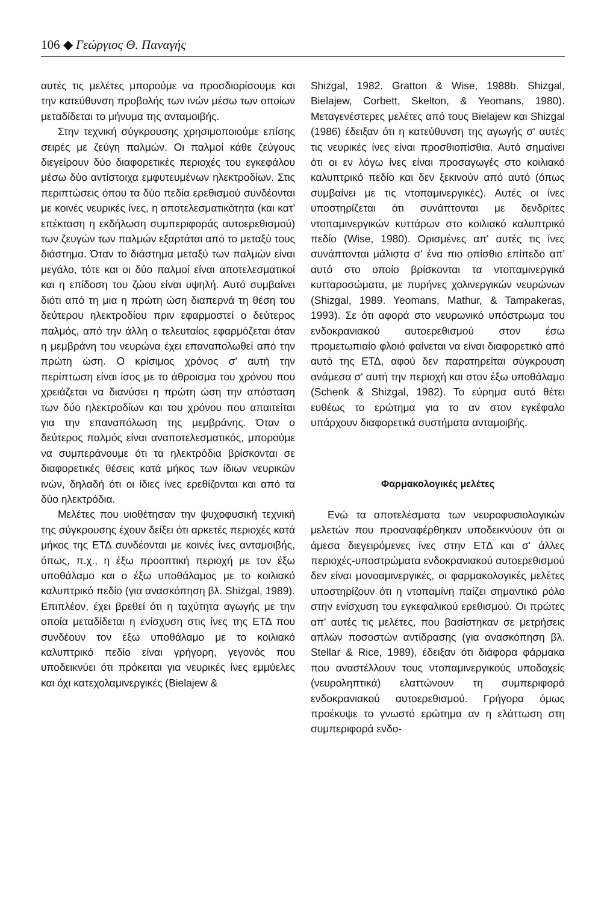106 ◆ Γεώργιος Θ. Παναγής
αυτές τις μελέτες μπορούμε να προσδιορίσουμε και την κατεύθυνση προβολής των ινών μέσω των οποίων μεταδίδεται το μήνυμα της ανταμοιβής.
Στην τεχνική σύγκρουσης χρησιμοποιούμε επίσης σειρές με ζεύγη παλμών. Οι παλμοί κάθε ζεύγους διεγείρουν δύο διαφορετικές περιοχές του εγκεφάλου μέσω δύο αντίστοιχα εμφυτευμένων ηλεκτροδίων. Στις περιπτώσεις όπου τα δύο πεδία ερεθισμού συνδέονται με κοινές νευρικές ίνες, η αποτελεσματικότητα (και κατ' επέκταση η εκδήλωση συμπεριφοράς αυτοερεθισμού) των ζευγών των παλμών εξαρτάται από το μεταξύ τους διάστημα. Όταν το διάστημα μεταξύ των παλμών είναι μεγάλο, τότε και οι δύο παλμοί είναι αποτελεσματικοί και η επίδοση του ζώου είναι υψηλή. Αυτό συμβαίνει διότι από τη μια η πρώτη ώση διαπερνά τη θέση του δεύτερου ηλεκτροδίου πριν εφαρμοστεί ο δεύτερος παλμός, από την άλλη ο τελευταίος εφαρμόζεται όταν η μεμβράνη του νευρώνα έχει επαναπολωθεί από την πρώτη ώση. Ο κρίσιμος χρόνος σ' αυτή την περίπτωση είναι ίσος με το άθροισμα του χρόνου που χρειάζεται να διανύσει η πρώτη ώση την απόσταση των δύο ηλεκτροδίων και του χρόνου που απαιτείται για την επαναπόλωση της μεμβράνης. Όταν ο δεύτερος παλμός είναι αναποτελεσματικός, μπορούμε να συμπεράνουμε ότι τα ηλεκτρόδια βρίσκονται σε διαφορετικές θέσεις κατά μήκος των ίδιων νευρικών ινών, δηλαδή ότι οι ίδιες ίνες ερεθίζονται και από τα δύο ηλεκτρόδια.
Μελέτες που υιοθέτησαν την ψυχοφυσική τεχνική της σύγκρουσης έχουν δείξει ότι αρκετές περιοχές κατά μήκος της ΕΤΔ συνδέονται με κοινές ίνες ανταμοιβής, όπως, π.χ., η έξω προοπτική περιοχή με τον έξω υποθάλαμο και ο έξω υποθάλαμος με το κοιλιακό καλυπτρικό πεδίο (για ανασκόπηση βλ. Shizgal, 1989). Επιπλέον, έχει βρεθεί ότι η ταχύτητα αγωγής με την οποία μεταδίδεται η ενίσχυση στις ίνες της ΕΤΔ που συνδέουν τον έξω υποθάλαμο με το κοιλιακό καλυπτρικό πεδίο είναι γρήγορη, γεγονός που υποδεικνύει ότι πρόκειται για νευρικές ίνες εμμύελες και όχι κατεχολαμινεργικές (Bielajew &
Shizgal, 1982. Gratton & Wise, 1988b. Shizgal, Bielajew, Corbett, Skelton, & Yeomans, 1980). Μεταγενέστερες μελέτες από τους Bielajew και Shizgal (1986) έδειξαν ότι η κατεύθυνση της αγωγής σ' αυτές τις νευρικές ίνες είναι προσθιοπίσθια. Αυτό σημαίνει ότι οι εν λόγω ίνες είναι προσαγωγές στο κοιλιακό καλυπτρικό πεδίο και δεν ξεκινούν από αυτό (όπως συμβαίνει με τις ντοπαμινεργικές). Αυτές οι ίνες υποστηρίζεται ότι συνάπτονται με δενδρίτες ντοπαμινεργικών κυττάρων στο κοιλιακό καλυπτρικό πεδίο (Wise, 1980). Ορισμένες απ' αυτές τις ίνες συνάπτονται μάλιστα σ' ένα πιο οπίσθιο επίπεδο απ' αυτό στο οποίο βρίσκονται τα ντοπαμινεργικά κυτταροσώματα, με πυρήνες χολινεργικών νευρώνων (Shizgal, 1989. Yeomans, Mathur, & Tampakeras, 1993). Σε ότι αφορά στο νευρωνικό υπόστρωμα του ενδοκρανιακού αυτοερεθισμού στον έσω προμετωπιαίο φλοιό φαίνεται να είναι διαφορετικό από αυτό της ΕΤΔ, αφού δεν παρατηρείται σύγκρουση ανάμεσα σ' αυτή την περιοχή και στον έξω υποθάλαμο (Schenk & Shizgal, 1982). Το εύρημα αυτό θέτει ευθέως το ερώτημα για το αν στον εγκέφαλο υπάρχουν διαφορετικά συστήματα ανταμοιβής.
Φαρμακολογικές μελέτες
Ενώ τα αποτελέσματα των νευροφυσιολογικών μελετών που προαναφέρθηκαν υποδεικνύουν ότι οι άμεσα διεγειρόμενες ίνες στην ΕΤΔ και σ' άλλες περιοχές-υποστρώματα ενδοκρανιακού αυτοερεθισμού δεν είναι μονοαμινεργικές, οι φαρμακολογικές μελέτες υποστηρίζουν ότι η ντοπαμίνη παίζει σημαντικό ρόλο στην ενίσχυση του εγκεφαλικού ερεθισμού. Οι πρώτες απ' αυτές τις μελέτες, που βασίστηκαν σε μετρήσεις απλών ποσοστών αντίδρασης (για ανασκόπηση βλ. Stellar & Rice, 1989), έδειξαν ότι διάφορα φάρμακα που αναστέλλουν τους ντοπαμινεργικούς υποδοχείς (νευροληπτικά) ελαττώνουν τη συμπεριφορά ενδοκρανιακού αυτοερεθισμού. Γρήγορα όμως προέκυψε το γνωστό ερώτημα αν η ελάττωση στη συμπεριφορά ενδο-